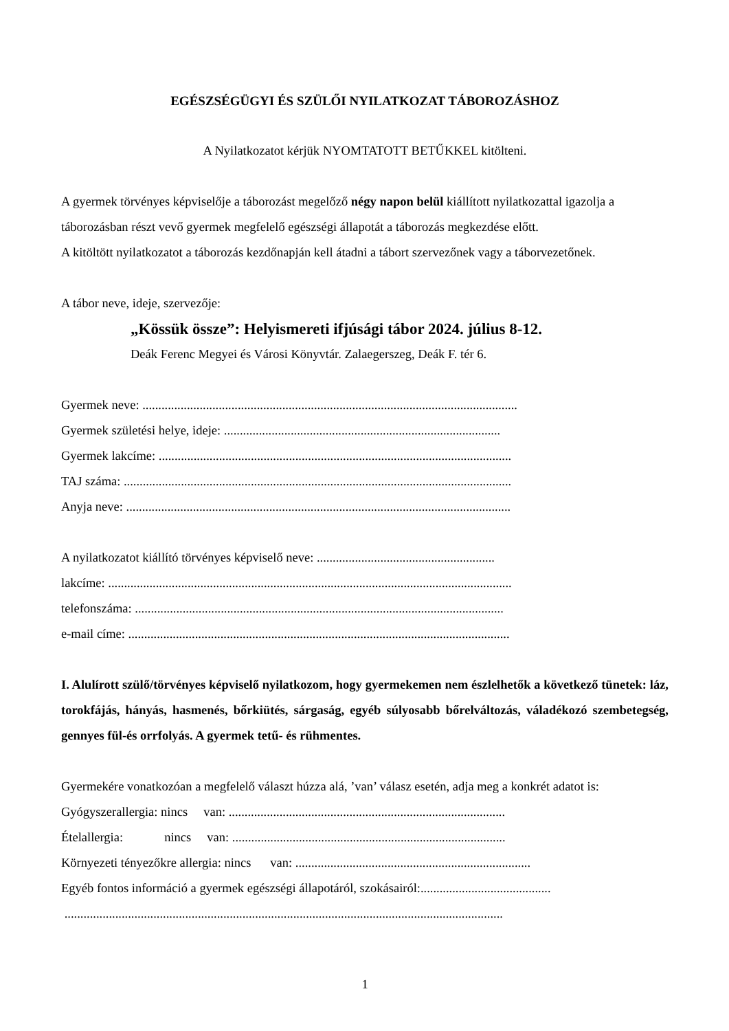EGÉSZSÉGÜGYI ÉS SZÜLŐI NYILATKOZAT TÁBOROZÁSHOZ
A Nyilatkozatot kérjük NYOMTATOTT BETŰKKEL kitölteni.
A gyermek törvényes képviselője a táborozást megelőző négy napon belül kiállított nyilatkozattal igazolja a táborozásban részt vevő gyermek megfelelő egészségi állapotát a táborozás megkezdése előtt.
A kitöltött nyilatkozatot a táborozás kezdőnapján kell átadni a tábort szervezőnek vagy a táborvezetőnek.
A tábor neve, ideje, szervezője:
„Kössük össze”: Helyismereti ifjúsági tábor 2024. július 8-12.
Deák Ferenc Megyei és Városi Könyvtár. Zalaegerszeg, Deák F. tér 6.
Gyermek neve: ......................................................................................................................
Gyermek születési helye, ideje: .......................................................................................
Gyermek lakcíme: ...............................................................................................................
TAJ száma: ..........................................................................................................................
Anyja neve: .........................................................................................................................
A nyilatkozatot kiállító törvényes képviselő neve: ........................................................
lakcíme: ...............................................................................................................................
telefonszáma: ....................................................................................................................
e-mail címe: ........................................................................................................................
I. Alulírott szülő/törvényes képviselő nyilatkozom, hogy gyermekemen nem észlelhetők a következő tünetek: láz, torokfájás, hányás, hasmenés, bőrkiütés, sárgaság, egyéb súlyosabb bőrelváltozás, váladékozó szembetegség, gennyes fül-és orrfolyás. A gyermek tetű- és rühmentes.
Gyermekére vonatkozóan a megfelelő választ húzza alá, ’van’ válasz esetén, adja meg a konkrét adatot is:
Gyógyszerallergia: nincs van: .......................................................................................
Ételallergia: nincs van: ......................................................................................
Környezeti tényezőkre allergia: nincs van: ..........................................................................
Egyéb fontos információ a gyermek egészségi állapotáról, szokásairól:.........................................
..........................................................................................................................................
1